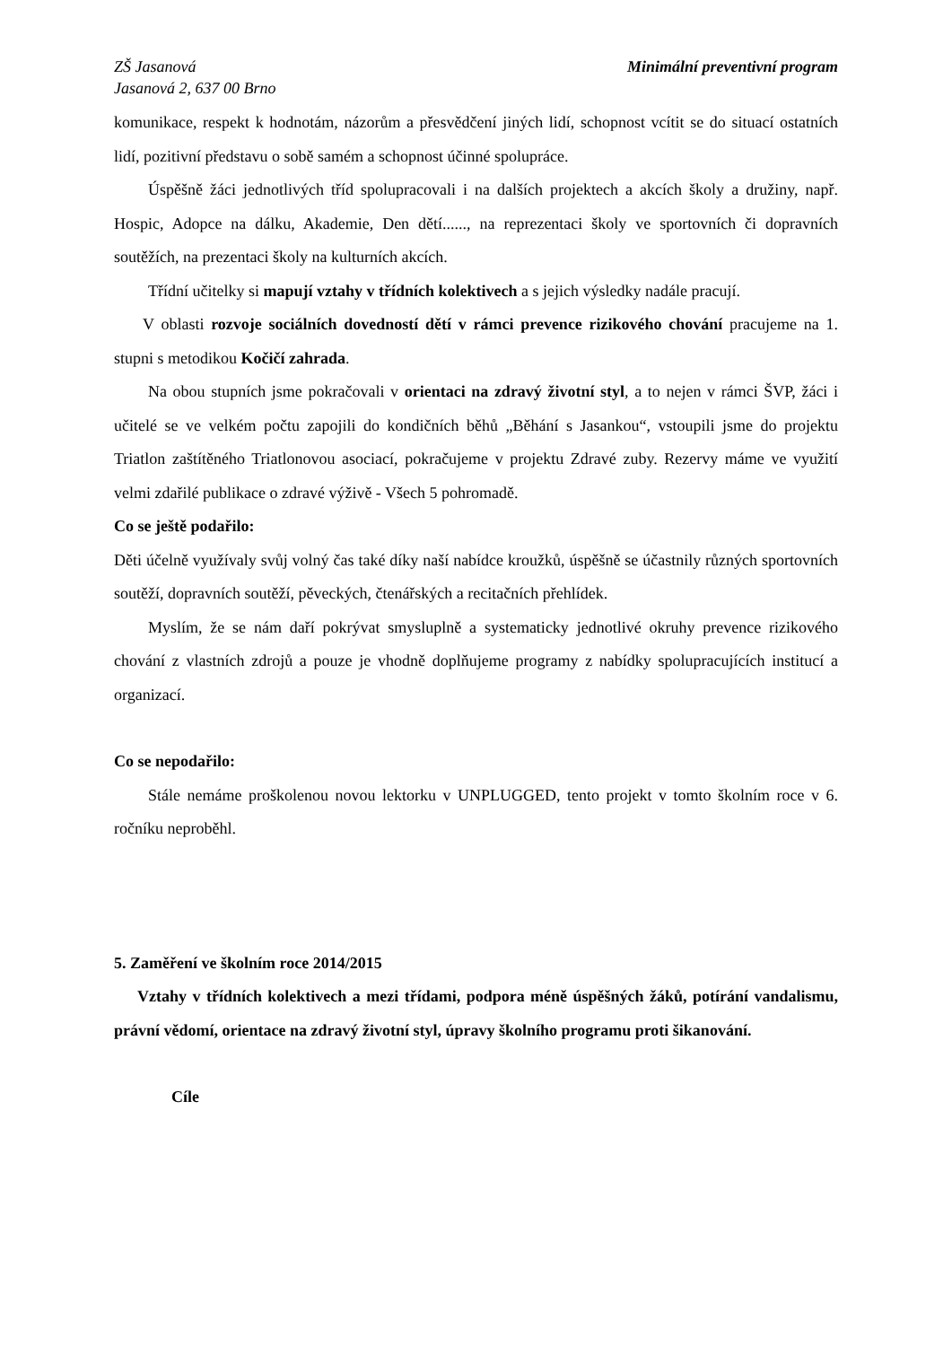ZŠ Jasanová
Jasanová 2, 637 00 Brno
Minimální preventivní program
komunikace, respekt k hodnotám, názorům a přesvědčení jiných lidí, schopnost vcítit se do situací ostatních lidí, pozitivní představu o sobě samém a schopnost účinné spolupráce.
Úspěšně žáci jednotlivých tříd spolupracovali i na dalších projektech a akcích školy a družiny, např. Hospic, Adopce na dálku, Akademie, Den dětí......, na reprezentaci školy ve sportovních či dopravních soutěžích, na prezentaci školy na kulturních akcích.
Třídní učitelky si mapují vztahy v třídních kolektivech a s jejich výsledky nadále pracují.
V oblasti rozvoje sociálních dovedností dětí v rámci prevence rizikového chování pracujeme na 1. stupni s metodikou Kočičí zahrada.
Na obou stupních jsme pokračovali v orientaci na zdravý životní styl, a to nejen v rámci ŠVP, žáci i učitelé se ve velkém počtu zapojili do kondičních běhů „Běhání s Jasankou“, vstoupili jsme do projektu Triatlon zaštítěného Triatlonovou asociací, pokračujeme v projektu Zdravé zuby. Rezervy máme ve využití velmi zdařilé publikace o zdravé výživě - Všech 5 pohromadě.
Co se ještě podařilo:
Děti účelně využívaly svůj volný čas také díky naší nabídce kroužků, úspěšně se účastnily různých sportovních soutěží, dopravních soutěží, pěveckých, čtenářských a recitačních přehlídek.
Myslím, že se nám daří pokrývat smysluplně a systematicky jednotlivé okruhy prevence rizikového chování z vlastních zdrojů a pouze je vhodně doplňujeme programy z nabídky spolupracujících institucí a organizací.
Co se nepodařilo:
Stále nemáme proškolenou novou lektorku v UNPLUGGED, tento projekt v tomto školním roce v 6. ročníku neproběhl.
5. Zaměření ve školním roce 2014/2015
Vztahy v třídních kolektivech a mezi třídami, podpora méně úspěšných žáků, potírání vandalismu, právní vědomí, orientace na zdravý životní styl, úpravy školního programu proti šikanování.
Cíle